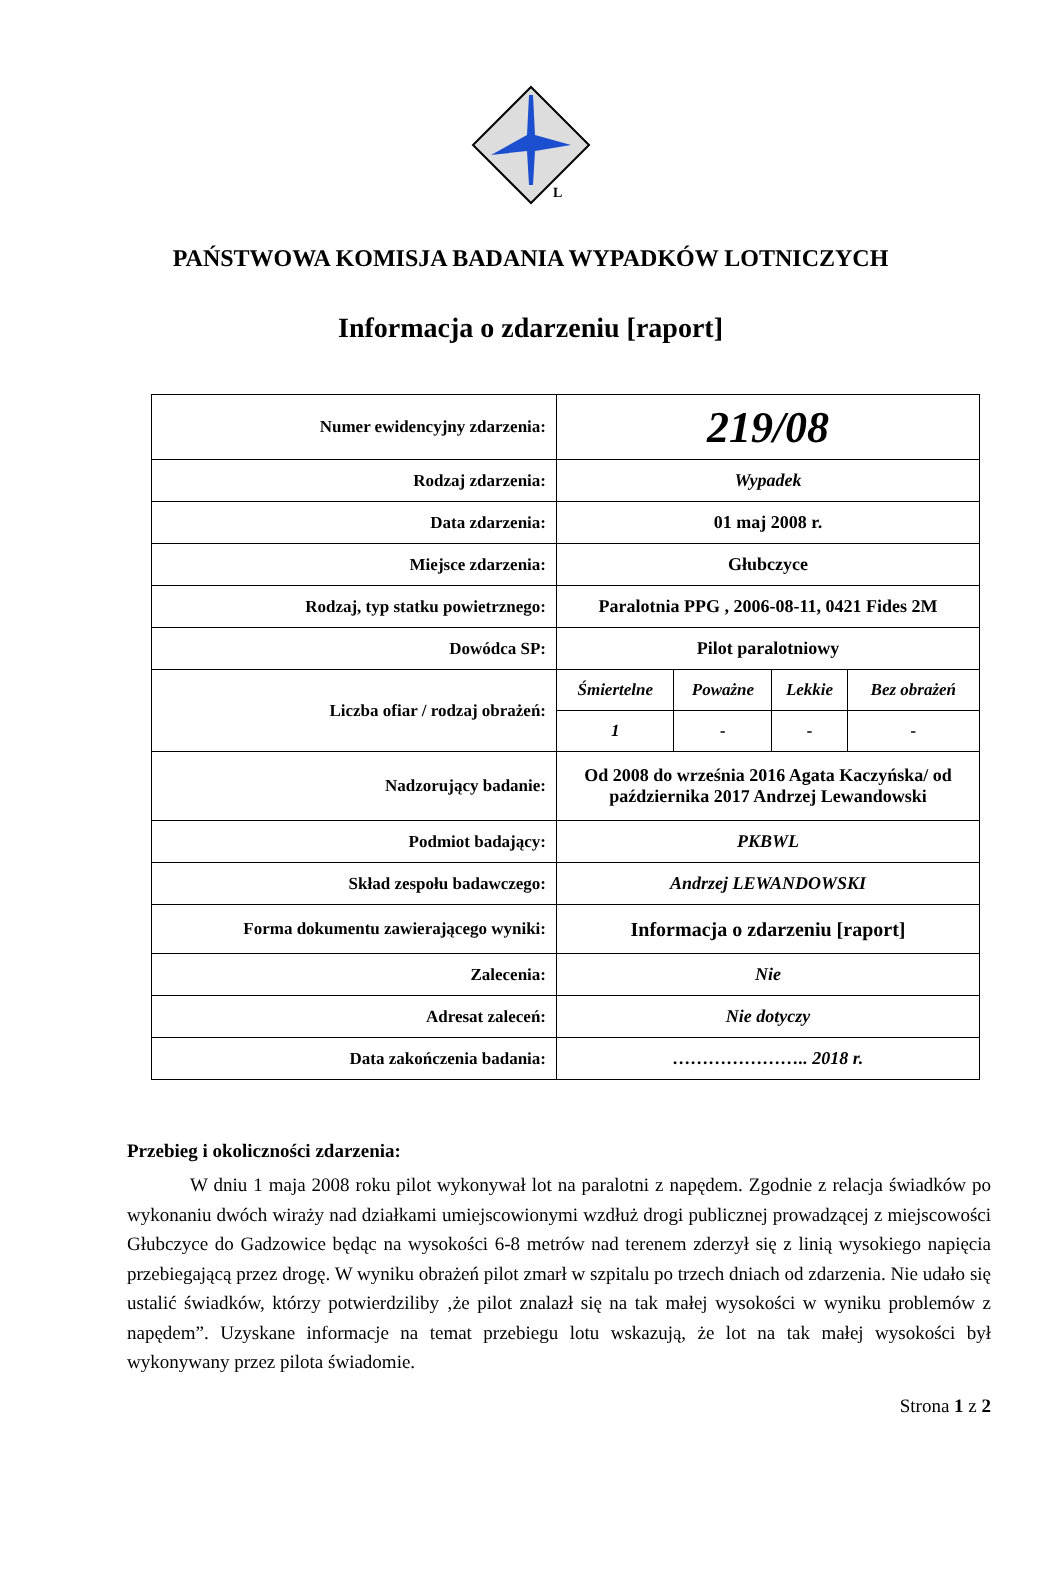L
PAŃSTWOWA KOMISJA BADANIA WYPADKÓW LOTNICZYCH
Informacja o zdarzeniu [raport]
| Numer ewidencyjny zdarzenia: | 219/08 |
| Rodzaj zdarzenia: | Wypadek |
| Data zdarzenia: | 01 maj 2008 r. |
| Miejsce zdarzenia: | Głubczyce |
| Rodzaj, typ statku powietrznego: | Paralotnia PPG , 2006-08-11, 0421 Fides 2M |
| Dowódca SP: | Pilot paralotniowy |
| Liczba ofiar / rodzaj obrażeń: | / Śmiertelne / Poważne / Lekkie / Bez obrażeń / / 1 / - / - / - / |
| Nadzorujący badanie: | Od 2008 do września 2016 Agata Kaczyńska/ od października 2017 Andrzej Lewandowski |
| Podmiot badający: | PKBWL |
| Skład zespołu badawczego: | Andrzej LEWANDOWSKI |
| Forma dokumentu zawierającego wyniki: | Informacja o zdarzeniu [raport] |
| Zalecenia: | Nie |
| Adresat zaleceń: | Nie dotyczy |
| Data zakończenia badania: | ………………….. 2018 r. |
Przebieg i okoliczności zdarzenia:
W dniu 1 maja 2008 roku pilot wykonywał lot na paralotni z napędem. Zgodnie z relacja świadków po wykonaniu dwóch wiraży nad działkami umiejscowionymi wzdłuż drogi publicznej prowadzącej z miejscowości Głubczyce do Gadzowice będąc na wysokości 6-8 metrów nad terenem zderzył się z linią wysokiego napięcia przebiegającą przez drogę. W wyniku obrażeń pilot zmarł w szpitalu po trzech dniach od zdarzenia. Nie udało się ustalić świadków, którzy potwierdziliby ‚że pilot znalazł się na tak małej wysokości w wyniku problemów z napędem”. Uzyskane informacje na temat przebiegu lotu wskazują, że lot na tak małej wysokości był wykonywany przez pilota świadomie.
Strona 1 z 2